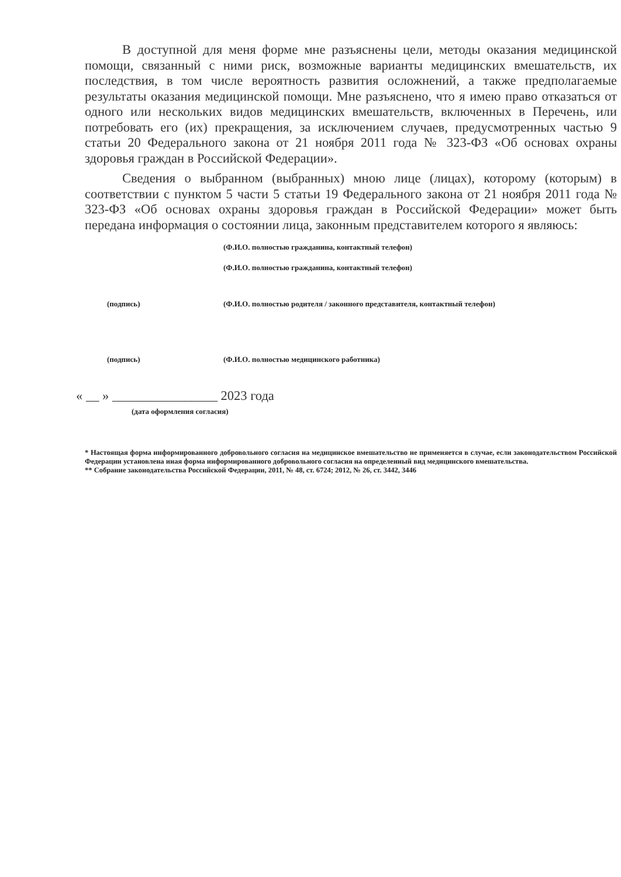В доступной для меня форме мне разъяснены цели, методы оказания медицинской помощи, связанный с ними риск, возможные варианты медицинских вмешательств, их последствия, в том числе вероятность развития осложнений, а также предполагаемые результаты оказания медицинской помощи. Мне разъяснено, что я имею право отказаться от одного или нескольких видов медицинских вмешательств, включенных в Перечень, или потребовать его (их) прекращения, за исключением случаев, предусмотренных частью 9 статьи 20 Федерального закона от 21 ноября 2011 года № 323-ФЗ «Об основах охраны здоровья граждан в Российской Федерации».
Сведения о выбранном (выбранных) мною лице (лицах), которому (которым) в соответствии с пунктом 5 части 5 статьи 19 Федерального закона от 21 ноября 2011 года № 323-ФЗ «Об основах охраны здоровья граждан в Российской Федерации» может быть передана информация о состоянии лица, законным представителем которого я являюсь:
(Ф.И.О. полностью гражданина, контактный телефон)
(Ф.И.О. полностью гражданина, контактный телефон)
(подпись) (Ф.И.О. полностью родителя / законного представителя, контактный телефон)
(подпись) (Ф.И.О. полностью медицинского работника)
« __ » ________________ 2023 года
(дата оформления согласия)
* Настоящая форма информированного добровольного согласия на медицинское вмешательство не применяется в случае, если законодательством Российской Федерации установлена иная форма информированного добровольного согласия на определенный вид медицинского вмешательства.
** Собрание законодательства Российской Федерации, 2011, № 48, ст. 6724; 2012, № 26, ст. 3442, 3446